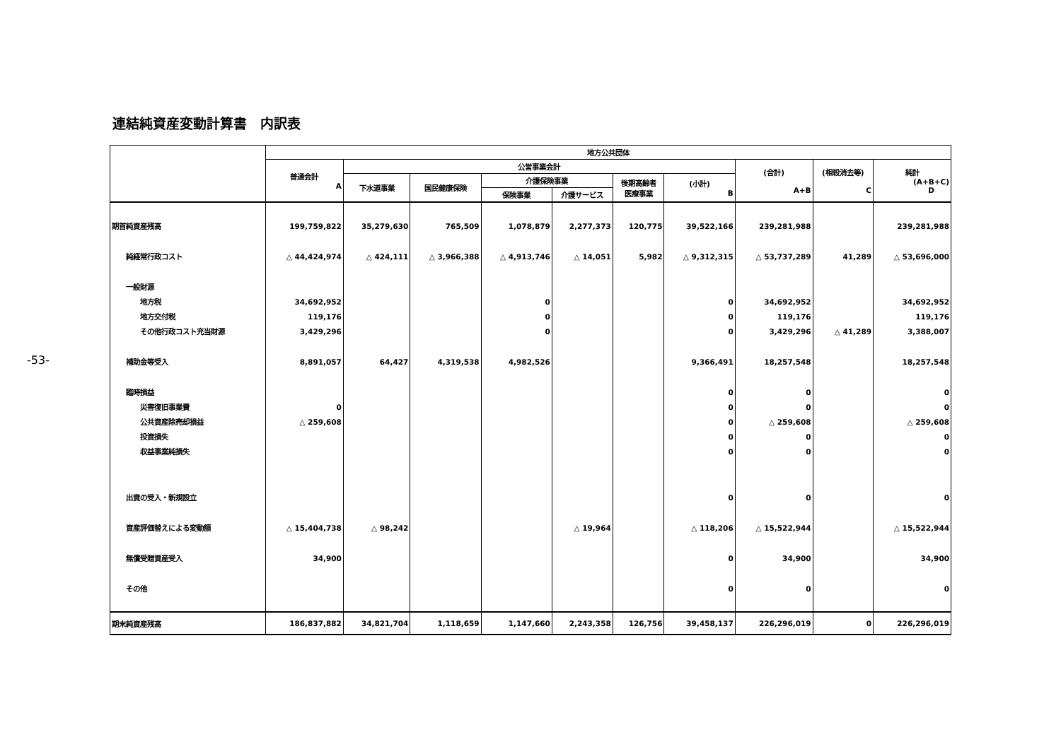-53-
連結純資産変動計算書　内訳表
| | 地方公共団体 | | | | | | | | | |
| --- | --- | --- | --- | --- | --- | --- | --- | --- | --- | --- |
| | 普通会計 A | 公営事業会計 | | | | | | (合計) A+B | (相殺消去等) C | 純計 (A+B+C) D |
| | | 下水道事業 | 国民健康保険 | 介護保険事業 | | 後期高齢者 医療事業 | (小計) B | | | |
| | | | | 保険事業 | 介護サービス | | | | | |
| 期首純資産残高 | 199,759,822 | 35,279,630 | 765,509 | 1,078,879 | 2,277,373 | 120,775 | 39,522,166 | 239,281,988 | | 239,281,988 |
| 純経常行政コスト | △ 44,424,974 | △ 424,111 | △ 3,966,388 | △ 4,913,746 | △ 14,051 | 5,982 | △ 9,312,315 | △ 53,737,289 | 41,289 | △ 53,696,000 |
| 一般財源 | | | | | | | | | | |
| 地方税 | 34,692,952 | | | 0 | | | 0 | 34,692,952 | | 34,692,952 |
| 地方交付税 | 119,176 | | | 0 | | | 0 | 119,176 | | 119,176 |
| その他行政コスト充当財源 | 3,429,296 | | | 0 | | | 0 | 3,429,296 | △ 41,289 | 3,388,007 |
| 補助金等受入 | 8,891,057 | 64,427 | 4,319,538 | 4,982,526 | | | 9,366,491 | 18,257,548 | | 18,257,548 |
| 臨時損益 | | | | | | | 0 | 0 | | 0 |
| 災害復旧事業費 | 0 | | | | | | 0 | 0 | | 0 |
| 公共資産除売却損益 | △ 259,608 | | | | | | 0 | △ 259,608 | | △ 259,608 |
| 投資損失 | | | | | | | 0 | 0 | | 0 |
| 収益事業純損失 | | | | | | | 0 | 0 | | 0 |
| 出資の受入・新規設立 | | | | | | | 0 | 0 | | 0 |
| 資産評価替えによる変動額 | △ 15,404,738 | △ 98,242 | | | △ 19,964 | | △ 118,206 | △ 15,522,944 | | △ 15,522,944 |
| 無償受贈資産受入 | 34,900 | | | | | | 0 | 34,900 | | 34,900 |
| その他 | | | | | | | 0 | 0 | | 0 |
| 期末純資産残高 | 186,837,882 | 34,821,704 | 1,118,659 | 1,147,660 | 2,243,358 | 126,756 | 39,458,137 | 226,296,019 | 0 | 226,296,019 |